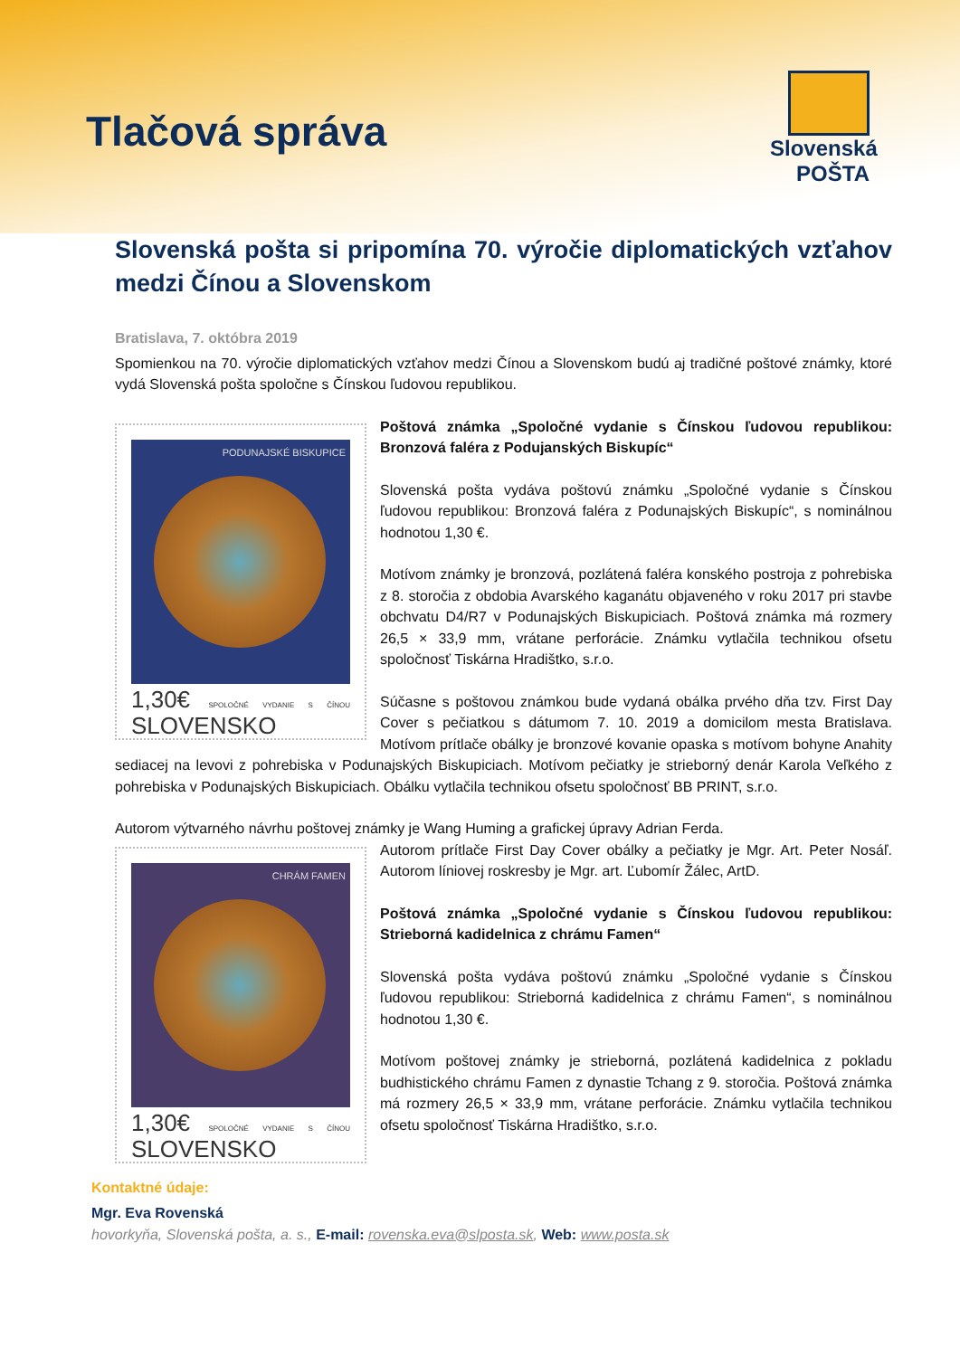Tlačová správa
Slovenská POŠTA
Slovenská pošta si pripomína 70. výročie diplomatických vzťahov medzi Čínou a Slovenskom
Bratislava, 7. októbra 2019
Spomienkou na 70. výročie diplomatických vzťahov medzi Čínou a Slovenskom budú aj tradičné poštové známky, ktoré vydá Slovenská pošta spoločne s Čínskou ľudovou republikou.
PODUNAJSKÉ BISKUPICE
1,30€ SPOLOČNÉ VYDANIE S ČÍNOU SLOVENSKO
Poštová známka „Spoločné vydanie s Čínskou ľudovou republikou: Bronzová faléra z Podujanských Biskupíc“
Slovenská pošta vydáva poštovú známku „Spoločné vydanie s Čínskou ľudovou republikou: Bronzová faléra z Podunajských Biskupíc“, s nominálnou hodnotou 1,30 €.
Motívom známky je bronzová, pozlátená faléra konského postroja z pohrebiska z 8. storočia z obdobia Avarského kaganátu objaveného v roku 2017 pri stavbe obchvatu D4/R7 v Podunajských Biskupiciach. Poštová známka má rozmery 26,5 × 33,9 mm, vrátane perforácie. Známku vytlačila technikou ofsetu spoločnosť Tiskárna Hradištko, s.r.o.
Súčasne s poštovou známkou bude vydaná obálka prvého dňa tzv. First Day Cover s pečiatkou s dátumom 7. 10. 2019 a domicilom mesta Bratislava. Motívom prítlače obálky je bronzové kovanie opaska s motívom bohyne Anahity sediacej na levovi z pohrebiska v Podunajských Biskupiciach. Motívom pečiatky je strieborný denár Karola Veľkého z pohrebiska v Podunajských Biskupiciach. Obálku vytlačila technikou ofsetu spoločnosť BB PRINT, s.r.o.
Autorom výtvarného návrhu poštovej známky je Wang Huming a grafickej úpravy Adrian Ferda.
CHRÁM FAMEN
1,30€ SPOLOČNÉ VYDANIE S ČÍNOU SLOVENSKO
Autorom prítlače First Day Cover obálky a pečiatky je Mgr. Art. Peter Nosáľ. Autorom líniovej roskresby je Mgr. art. Ľubomír Žálec, ArtD.
Poštová známka „Spoločné vydanie s Čínskou ľudovou republikou: Strieborná kadidelnica z chrámu Famen“
Slovenská pošta vydáva poštovú známku „Spoločné vydanie s Čínskou ľudovou republikou: Strieborná kadidelnica z chrámu Famen“, s nominálnou hodnotou 1,30 €.
Motívom poštovej známky je strieborná, pozlátená kadidelnica z pokladu budhistického chrámu Famen z dynastie Tchang z 9. storočia. Poštová známka má rozmery 26,5 × 33,9 mm, vrátane perforácie. Známku vytlačila technikou ofsetu spoločnosť Tiskárna Hradištko, s.r.o.
Kontaktné údaje:
Mgr. Eva Rovenská
hovorkyňa, Slovenská pošta, a. s., E-mail: rovenska.eva@slposta.sk, Web: www.posta.sk